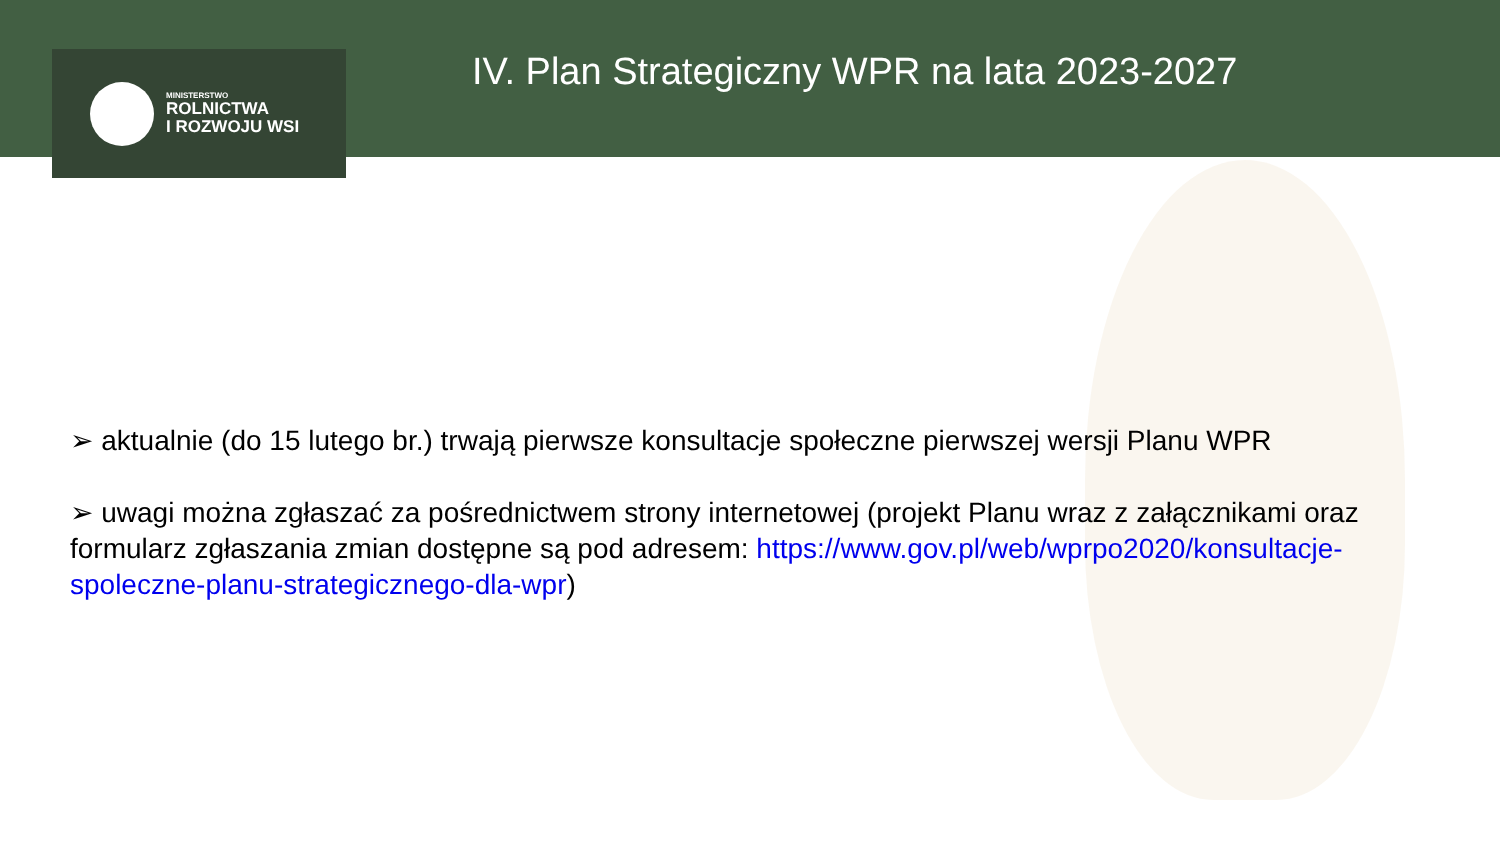MINISTERSTWO
ROLNICTWA
I ROZWOJU WSI
IV. Plan Strategiczny WPR na lata 2023-2027
➢ aktualnie (do 15 lutego br.) trwają pierwsze konsultacje społeczne pierwszej wersji Planu WPR
➢ uwagi można zgłaszać za pośrednictwem strony internetowej (projekt Planu wraz z załącznikami oraz formularz zgłaszania zmian dostępne są pod adresem: https://www.gov.pl/web/wprpo2020/konsultacje-spoleczne-planu-strategicznego-dla-wpr)